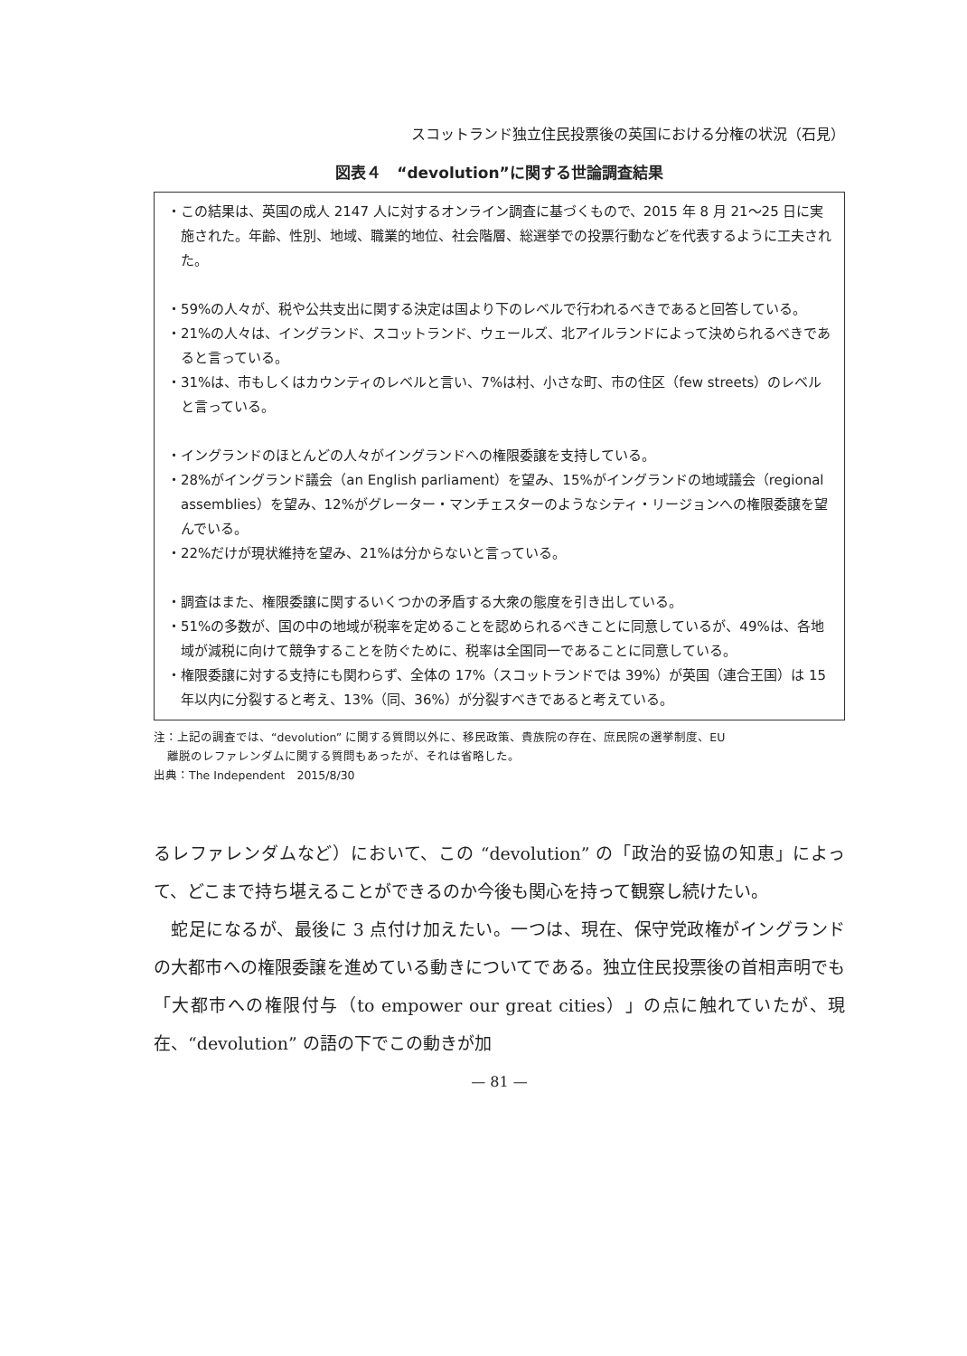スコットランド独立住民投票後の英国における分権の状況（石見）
図表４　“devolution”に関する世論調査結果
・この結果は、英国の成人 2147 人に対するオンライン調査に基づくもので、2015 年 8 月 21～25 日に実施された。年齢、性別、地域、職業的地位、社会階層、総選挙での投票行動などを代表するように工夫された。
・59%の人々が、税や公共支出に関する決定は国より下のレベルで行われるべきであると回答している。
・21%の人々は、イングランド、スコットランド、ウェールズ、北アイルランドによって決められるべきであると言っている。
・31%は、市もしくはカウンティのレベルと言い、7%は村、小さな町、市の住区（few streets）のレベルと言っている。
・イングランドのほとんどの人々がイングランドへの権限委譲を支持している。
・28%がイングランド議会（an English parliament）を望み、15%がイングランドの地域議会（regional assemblies）を望み、12%がグレーター・マンチェスターのようなシティ・リージョンへの権限委譲を望んでいる。
・22%だけが現状維持を望み、21%は分からないと言っている。
・調査はまた、権限委譲に関するいくつかの矛盾する大衆の態度を引き出している。
・51%の多数が、国の中の地域が税率を定めることを認められるべきことに同意しているが、49%は、各地域が減税に向けて競争することを防ぐために、税率は全国同一であることに同意している。
・権限委譲に対する支持にも関わらず、全体の 17%（スコットランドでは 39%）が英国（連合王国）は 15 年以内に分裂すると考え、13%（同、36%）が分裂すべきであると考えている。
注：上記の調査では、“devolution” に関する質問以外に、移民政策、貴族院の存在、庶民院の選挙制度、EU
離脱のレファレンダムに関する質問もあったが、それは省略した。
出典：The Independent　2015/8/30
るレファレンダムなど）において、この “devolution” の「政治的妥協の知恵」によって、どこまで持ち堪えることができるのか今後も関心を持って観察し続けたい。
　蛇足になるが、最後に 3 点付け加えたい。一つは、現在、保守党政権がイングランドの大都市への権限委譲を進めている動きについてである。独立住民投票後の首相声明でも「大都市への権限付与（to empower our great cities）」の点に触れていたが、現在、“devolution” の語の下でこの動きが加
— 81 —